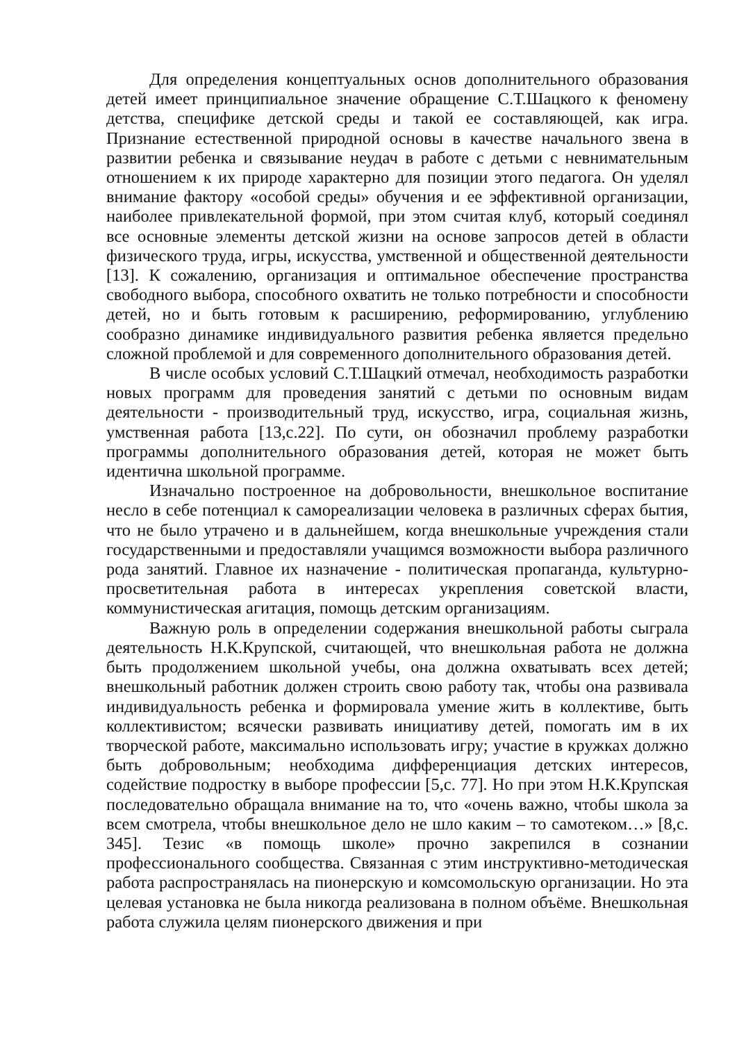Для определения концептуальных основ дополнительного образования детей имеет принципиальное значение обращение С.Т.Шацкого к феномену детства, специфике детской среды и такой ее составляющей, как игра. Признание естественной природной основы в качестве начального звена в развитии ребенка и связывание неудач в работе с детьми с невнимательным отношением к их природе характерно для позиции этого педагога. Он уделял внимание фактору «особой среды» обучения и ее эффективной организации, наиболее привлекательной формой, при этом считая клуб, который соединял все основные элементы детской жизни на основе запросов детей в области физического труда, игры, искусства, умственной и общественной деятельности [13]. К сожалению, организация и оптимальное обеспечение пространства свободного выбора, способного охватить не только потребности и способности детей, но и быть готовым к расширению, реформированию, углублению сообразно динамике индивидуального развития ребенка является предельно сложной проблемой и для современного дополнительного образования детей.
В числе особых условий С.Т.Шацкий отмечал, необходимость разработки новых программ для проведения занятий с детьми по основным видам деятельности - производительный труд, искусство, игра, социальная жизнь, умственная работа [13,с.22]. По сути, он обозначил проблему разработки программы дополнительного образования детей, которая не может быть идентична школьной программе.
Изначально построенное на добровольности, внешкольное воспитание несло в себе потенциал к самореализации человека в различных сферах бытия, что не было утрачено и в дальнейшем, когда внешкольные учреждения стали государственными и предоставляли учащимся возможности выбора различного рода занятий. Главное их назначение - политическая пропаганда, культурно-просветительная работа в интересах укрепления советской власти, коммунистическая агитация, помощь детским организациям.
Важную роль в определении содержания внешкольной работы сыграла деятельность Н.К.Крупской, считающей, что внешкольная работа не должна быть продолжением школьной учебы, она должна охватывать всех детей; внешкольный работник должен строить свою работу так, чтобы она развивала индивидуальность ребенка и формировала умение жить в коллективе, быть коллективистом; всячески развивать инициативу детей, помогать им в их творческой работе, максимально использовать игру; участие в кружках должно быть добровольным; необходима дифференциация детских интересов, содействие подростку в выборе профессии [5,с. 77]. Но при этом Н.К.Крупская последовательно обращала внимание на то, что «очень важно, чтобы школа за всем смотрела, чтобы внешкольное дело не шло каким – то самотеком…» [8,с. 345]. Тезис «в помощь школе» прочно закрепился в сознании профессионального сообщества. Связанная с этим инструктивно-методическая работа распространялась на пионерскую и комсомольскую организации. Но эта целевая установка не была никогда реализована в полном объёме. Внешкольная работа служила целям пионерского движения и при